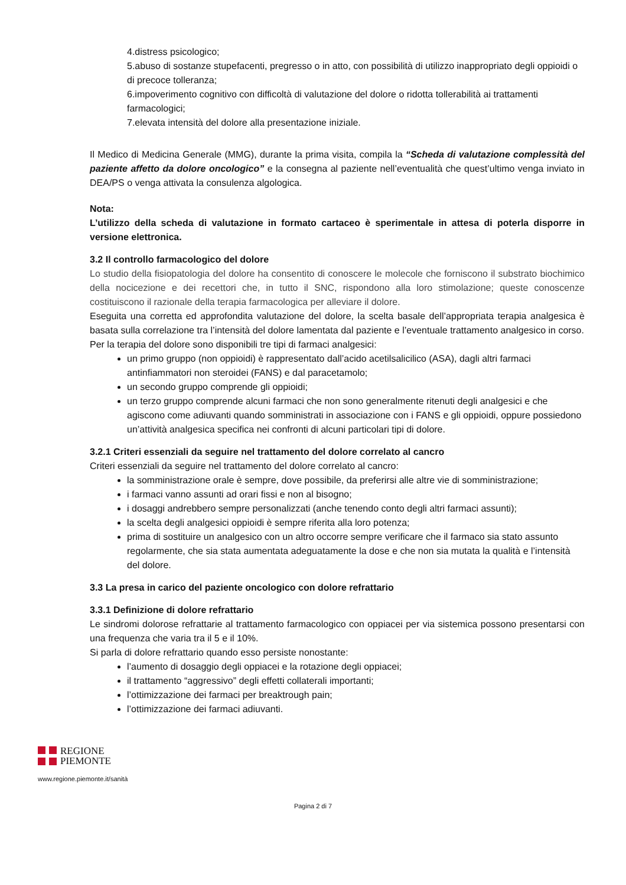4.distress psicologico;
5.abuso di sostanze stupefacenti, pregresso o in atto, con possibilità di utilizzo inappropriato degli oppioidi o di precoce tolleranza;
6.impoverimento cognitivo con difficoltà di valutazione del dolore o ridotta tollerabilità ai trattamenti farmacologici;
7.elevata intensità del dolore alla presentazione iniziale.
Il Medico di Medicina Generale (MMG), durante la prima visita, compila la “Scheda di valutazione complessità del paziente affetto da dolore oncologico” e la consegna al paziente nell’eventualità che quest’ultimo venga inviato in DEA/PS o venga attivata la consulenza algologica.
Nota:
L’utilizzo della scheda di valutazione in formato cartaceo è sperimentale in attesa di poterla disporre in versione elettronica.
3.2 Il controllo farmacologico del dolore
Lo studio della fisiopatologia del dolore ha consentito di conoscere le molecole che forniscono il substrato biochimico della nocicezione e dei recettori che, in tutto il SNC, rispondono alla loro stimolazione; queste conoscenze costituiscono il razionale della terapia farmacologica per alleviare il dolore.
Eseguita una corretta ed approfondita valutazione del dolore, la scelta basale dell’appropriata terapia analgesica è basata sulla correlazione tra l’intensità del dolore lamentata dal paziente e l’eventuale trattamento analgesico in corso.
Per la terapia del dolore sono disponibili tre tipi di farmaci analgesici:
un primo gruppo (non oppioidi) è rappresentato dall’acido acetilsalicilico (ASA), dagli altri farmaci antinfiammatori non steroidei (FANS) e dal paracetamolo;
un secondo gruppo comprende gli oppioidi;
un terzo gruppo comprende alcuni farmaci che non sono generalmente ritenuti degli analgesici e che agiscono come adiuvanti quando somministrati in associazione con i FANS e gli oppioidi, oppure possiedono un’attività analgesica specifica nei confronti di alcuni particolari tipi di dolore.
3.2.1 Criteri essenziali da seguire nel trattamento del dolore correlato al cancro
Criteri essenziali da seguire nel trattamento del dolore correlato al cancro:
la somministrazione orale è sempre, dove possibile, da preferirsi alle altre vie di somministrazione;
i farmaci vanno assunti ad orari fissi e non al bisogno;
i dosaggi andrebbero sempre personalizzati (anche tenendo conto degli altri farmaci assunti);
la scelta degli analgesici oppioidi è sempre riferita alla loro potenza;
prima di sostituire un analgesico con un altro occorre sempre verificare che il farmaco sia stato assunto regolarmente, che sia stata aumentata adeguatamente la dose e che non sia mutata la qualità e l’intensità del dolore.
3.3 La presa in carico del paziente oncologico con dolore refrattario
3.3.1 Definizione di dolore refrattario
Le sindromi dolorose refrattarie al trattamento farmacologico con oppiacei per via sistemica possono presentarsi con una frequenza che varia tra il 5 e il 10%.
Si parla di dolore refrattario quando esso persiste nonostante:
l’aumento di dosaggio degli oppiacei e la rotazione degli oppiacei;
il trattamento “aggressivo” degli effetti collaterali importanti;
l’ottimizzazione dei farmaci per breaktrough pain;
l’ottimizzazione dei farmaci adiuvanti.
REGIONE
PIEMONTE
www.regione.piemonte.it/sanità
Pagina 2 di 7